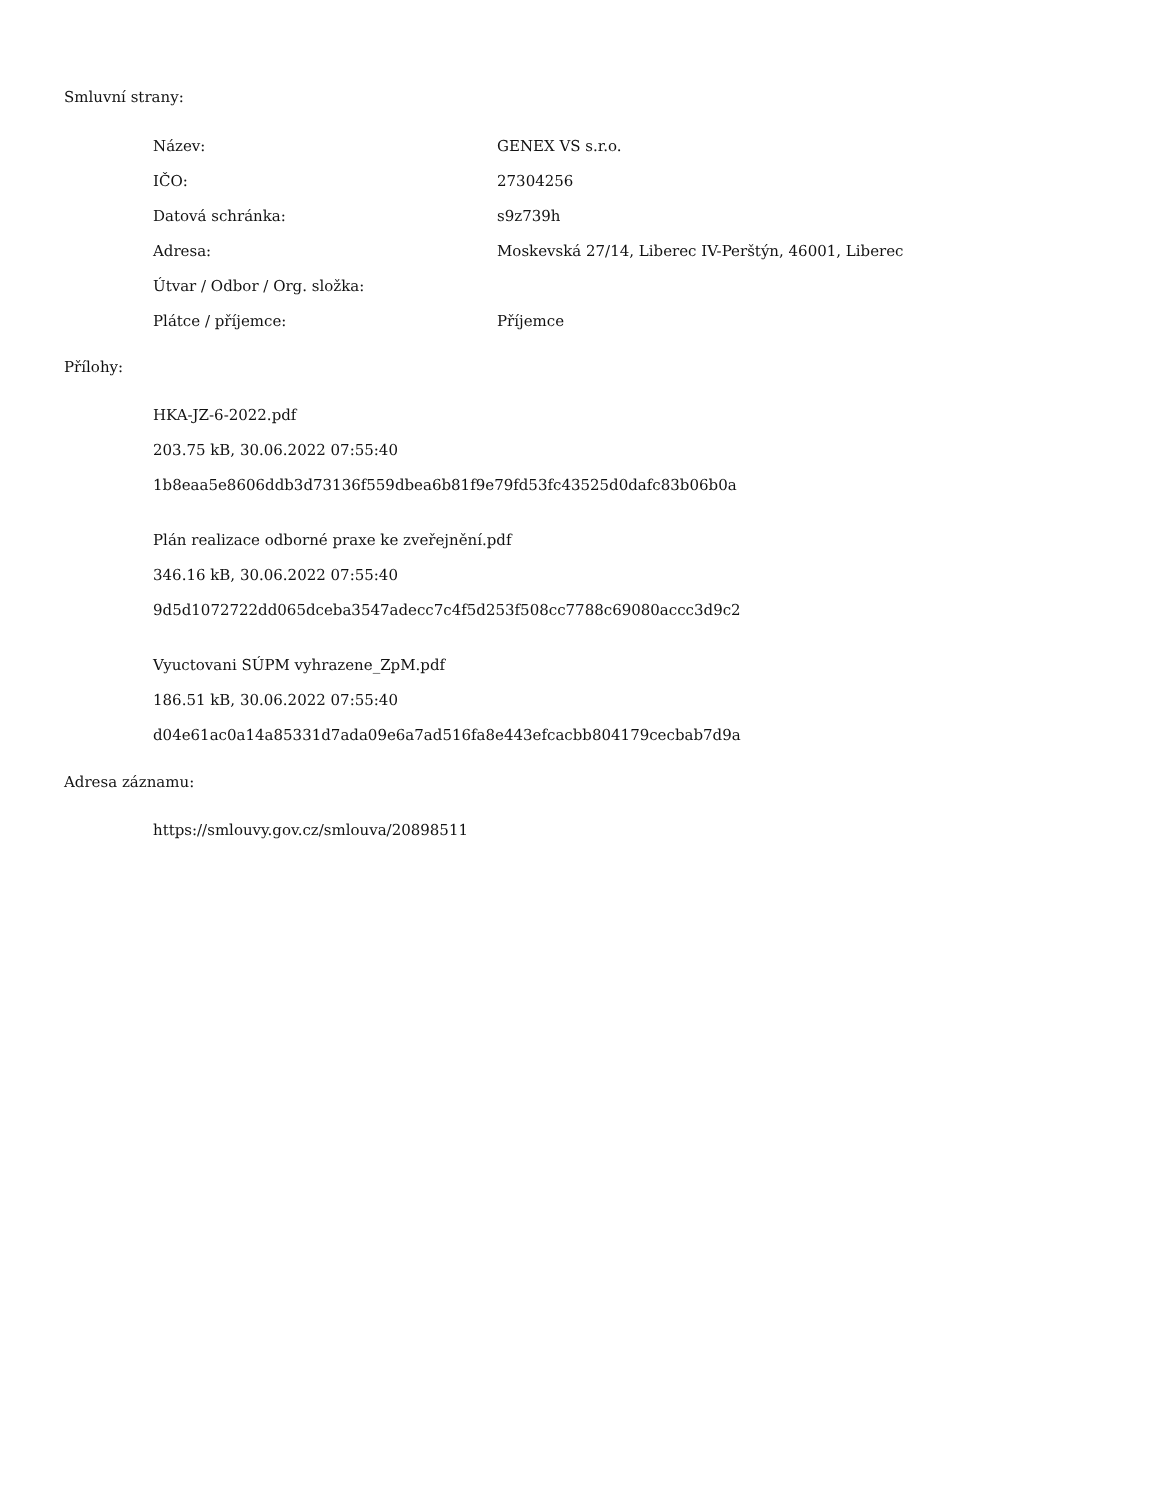Smluvní strany:
| Název: | GENEX VS s.r.o. |
| IČO: | 27304256 |
| Datová schránka: | s9z739h |
| Adresa: | Moskevská 27/14, Liberec IV-Perštýn, 46001, Liberec |
| Útvar / Odbor / Org. složka: | |
| Plátce / příjemce: | Příjemce |
Přílohy:
HKA-JZ-6-2022.pdf
203.75 kB, 30.06.2022 07:55:40
1b8eaa5e8606ddb3d73136f559dbea6b81f9e79fd53fc43525d0dafc83b06b0a
Plán realizace odborné praxe ke zveřejnění.pdf
346.16 kB, 30.06.2022 07:55:40
9d5d1072722dd065dceba3547adecc7c4f5d253f508cc7788c69080accc3d9c2
Vyuctovani SÚPM vyhrazene_ZpM.pdf
186.51 kB, 30.06.2022 07:55:40
d04e61ac0a14a85331d7ada09e6a7ad516fa8e443efcacbb804179cecbab7d9a
Adresa záznamu:
https://smlouvy.gov.cz/smlouva/20898511